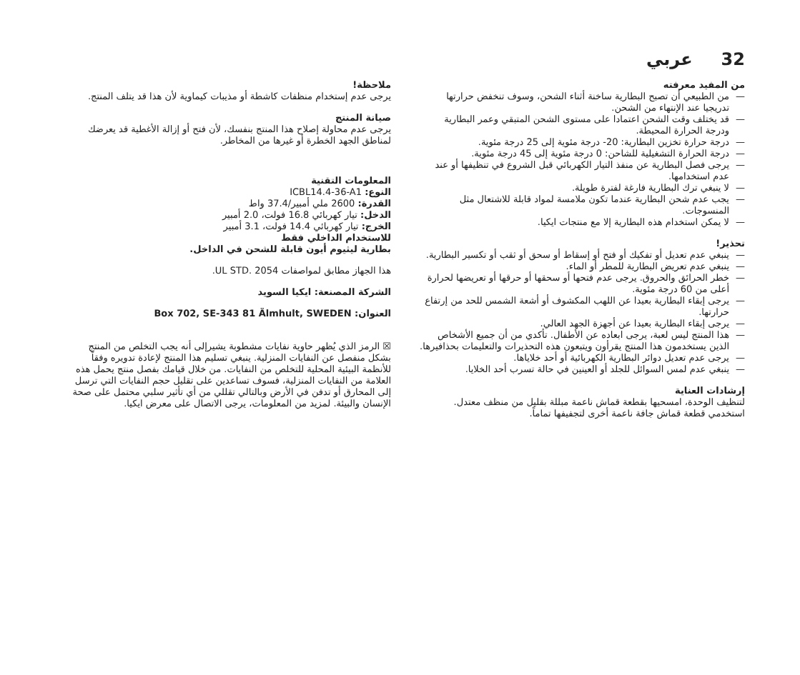32 عربي
من المفيد معرفته
— من الطبيعي أن تصبح البطارية ساخنة أثناء الشحن، وسوف تنخفض حرارتها تدريجيا عند الإنتهاء من الشحن.
— قد يختلف وقت الشحن اعتمادا على مستوى الشحن المتبقي وعمر البطارية ودرجة الحرارة المحيطة.
— درجة حرارة تخزين البطارية: 20- درجة مئوية إلى 25 درجة مئوية.
— درجة الحرارة التشغيلية للشاحن: 0 درجة مئوية إلى 45 درجة مئوية.
— يرجى فصل البطارية عن منفذ التيار الكهربائي قبل الشروع في تنظيفها أو عند عدم استخدامها.
— لا ينبغي ترك البطارية فارغة لفترة طويلة.
— يجب عدم شحن البطارية عندما تكون ملامسة لمواد قابلة للاشتعال مثل المنسوجات.
— لا يمكن استخدام هذه البطارية إلا مع منتجات ايكيا.
تحذير!
— ينبغي عدم تعديل أو تفكيك أو فتح أو إسقاط أو سحق أو ثقب أو تكسير البطارية.
— ينبغي عدم تعريض البطارية للمطر أو الماء.
— خطر الحرائق والحروق. يرجى عدم فتحها أو سحقها أو حرقها أو تعريضها لحرارة أعلى من 60 درجة مئوية.
— يرجى إبقاء البطارية بعيدا عن اللهب المكشوف أو أشعة الشمس للحد من إرتفاع حرارتها.
— يرجى إبقاء البطارية بعيدا عن أجهزة الجهد العالي.
— هذا المنتج ليس لعبة، يرجى ابعاده عن الأطفال. تأكدي من أن جميع الأشخاص الذين يستخدمون هذا المنتج يقرأون ويتبعون هذه التحذيرات والتعليمات بحذافيرها.
— يرجى عدم تعديل دوائر البطارية الكهربائية أو أحد خلاياها.
— ينبغي عدم لمس السوائل للجلد أو العينين في حالة تسرب أحد الخلايا.
إرشادات العناية
لتنظيف الوحدة، امسحيها بقطعة قماش ناعمة مبللة بقليل من منظف معتدل. استخدمي قطعة قماش جافة ناعمة أخرى لتجفيفها تماماً.
ملاحظة!
يرجى عدم إستخدام منظفات كاشطة أو مذيبات كيماوية لأن هذا قد يتلف المنتج.
صيانة المنتج
يرجى عدم محاولة إصلاح هذا المنتج بنفسك، لأن فتح أو إزالة الأغطية قد يعرضك لمناطق الجهد الخطرة أو غيرها من المخاطر.
المعلومات التقنية
النوع: ICBL14.4-36-A1
القدرة: 2600 ملي أمبير/37.4 واط
الدخل: تيار كهربائي 16.8 فولت، 2.0 أمبير
الخرج: تيار كهربائي 14.4 فولت، 3.1 أمبير
للاستخدام الداخلي فقط
بطارية ليثيوم أيون قابلة للشحن في الداخل.
هذا الجهاز مطابق لمواصفات UL STD. 2054.
الشركة المصنعة: ايكيا السويد
العنوان: Box 702, SE-343 81 Älmhult, SWEDEN
☒ الرمز الذي يُظهر حاوية نفايات مشطوبة يشيرإلى أنه يجب التخلص من المنتج بشكل منفصل عن النفايات المنزلية. ينبغي تسليم هذا المنتج لإعادة تدويره وفقاً للأنظمة البيئية المحلية للتخلص من النفايات. من خلال قيامك بفصل منتج يحمل هذه العلامة من النفايات المنزلية، فسوف تساعدين على تقليل حجم النفايات التي ترسل إلى المحارق أو تدفن في الأرض وبالتالي تقللي من أي تأثير سلبي محتمل على صحة الإنسان والبيئة. لمزيد من المعلومات، يرجى الاتصال على معرض ايكيا.